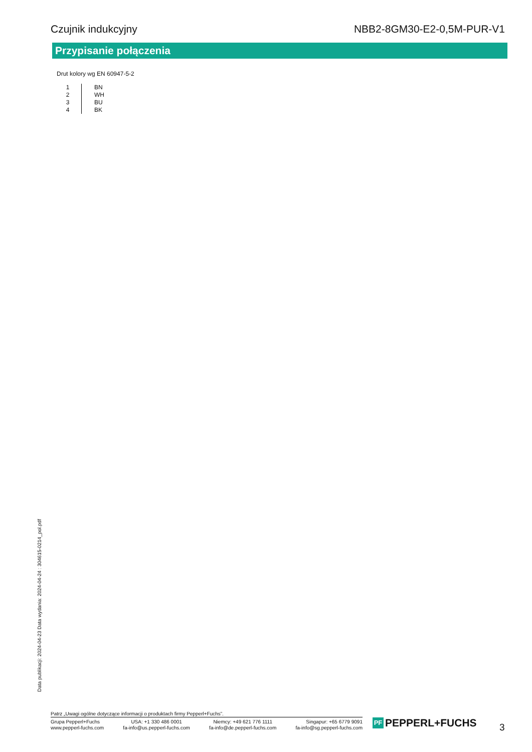Czujnik indukcyjny NBB2-8GM30-E2-0,5M-PUR-V1
Przypisanie połączenia
Drut kolory wg EN 60947-5-2
| 1 | BN |
| 2 | WH |
| 3 | BU |
| 4 | BK |
Data publikacji: 2024-04-23 Data wydania: 2024-04-24 : 304615-0214_pol.pdf
Patrz „Uwagi ogólne dotyczące informacji o produktach firmy Pepperl+Fuchs”.
Grupa Pepperl+Fuchs
www.pepperl-fuchs.com
USA: +1 330 486 0001
fa-info@us.pepperl-fuchs.com
Niemcy: +49 621 776 1111
fa-info@de.pepperl-fuchs.com
Singapur: +65 6779 9091
fa-info@sg.pepperl-fuchs.com
PF PEPPERL+FUCHS 3